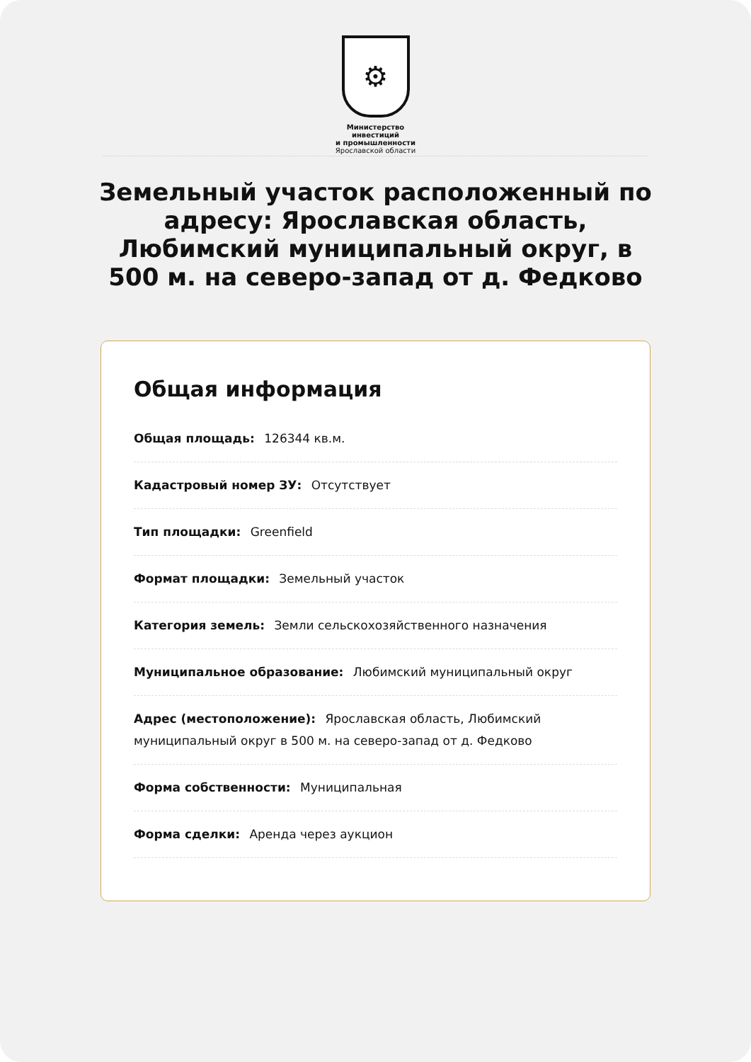⚙
Министерство
инвестиций
и промышленности
Ярославской области
Земельный участок расположенный по адресу: Ярославская область, Любимский муниципальный округ, в 500 м. на северо-запад от д. Федково
Общая информация
Общая площадь: 126344 кв.м.
Кадастровый номер ЗУ: Отсутствует
Тип площадки: Greenfield
Формат площадки: Земельный участок
Категория земель: Земли сельскохозяйственного назначения
Муниципальное образование: Любимский муниципальный округ
Адрес (местоположение): Ярославская область, Любимский муниципальный округ в 500 м. на северо-запад от д. Федково
Форма собственности: Муниципальная
Форма сделки: Аренда через аукцион